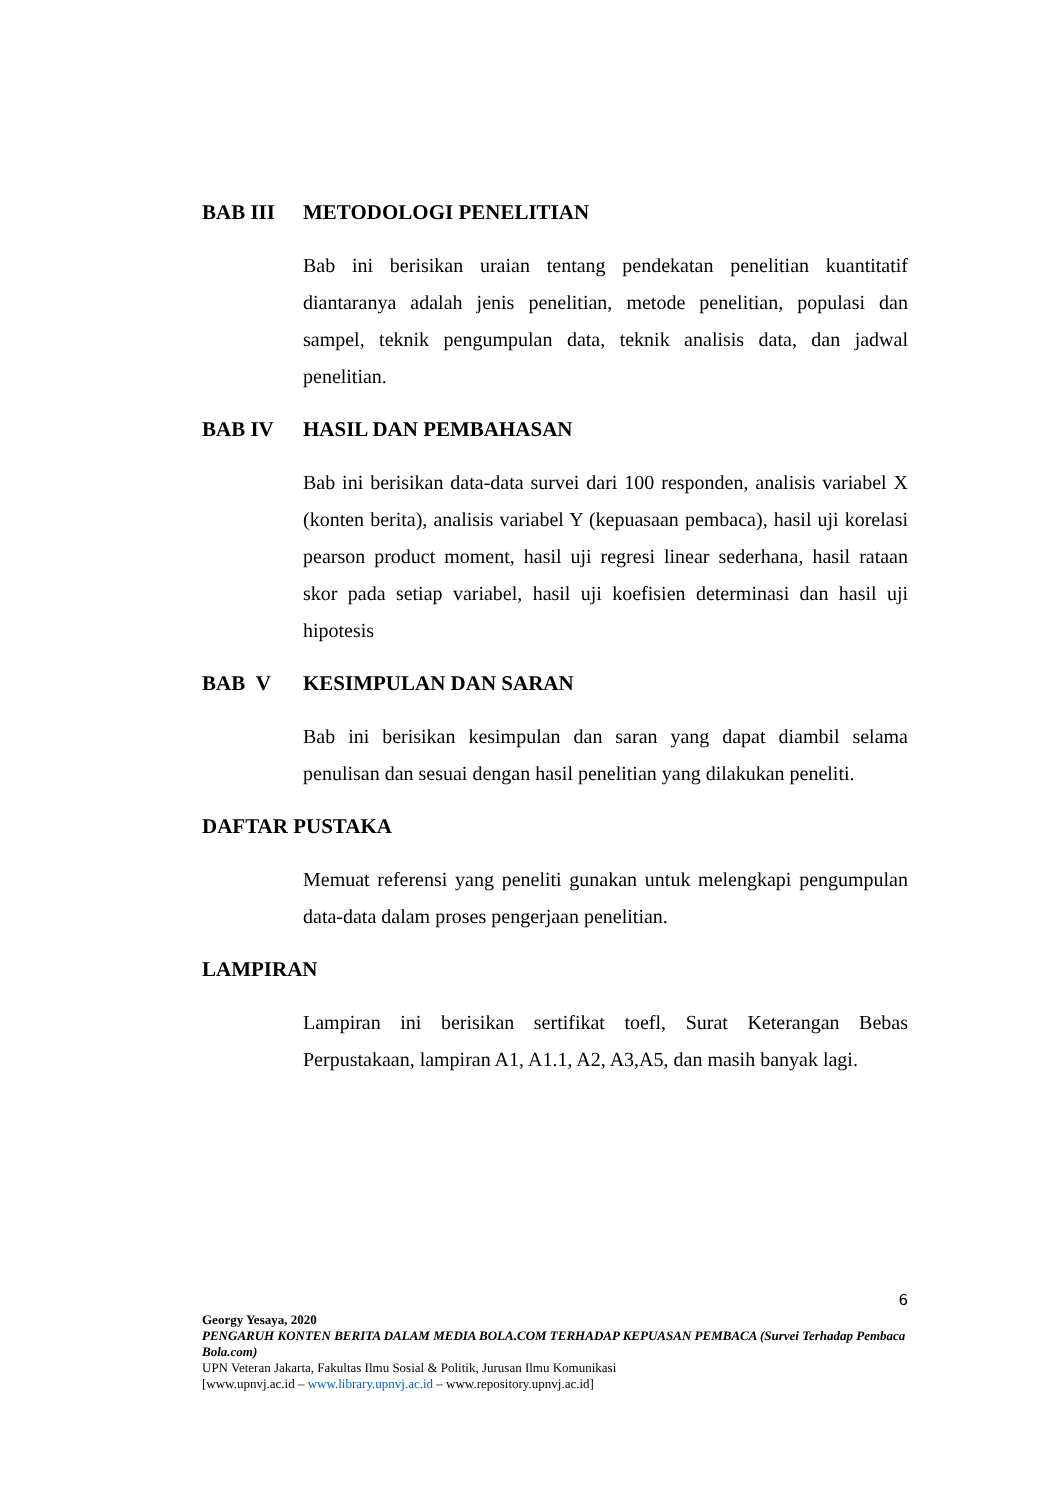BAB III METODOLOGI PENELITIAN
Bab ini berisikan uraian tentang pendekatan penelitian kuantitatif diantaranya adalah jenis penelitian, metode penelitian, populasi dan sampel, teknik pengumpulan data, teknik analisis data, dan jadwal penelitian.
BAB IV HASIL DAN PEMBAHASAN
Bab ini berisikan data-data survei dari 100 responden, analisis variabel X (konten berita), analisis variabel Y (kepuasaan pembaca), hasil uji korelasi pearson product moment, hasil uji regresi linear sederhana, hasil rataan skor pada setiap variabel, hasil uji koefisien determinasi dan hasil uji hipotesis
BAB V KESIMPULAN DAN SARAN
Bab ini berisikan kesimpulan dan saran yang dapat diambil selama penulisan dan sesuai dengan hasil penelitian yang dilakukan peneliti.
DAFTAR PUSTAKA
Memuat referensi yang peneliti gunakan untuk melengkapi pengumpulan data-data dalam proses pengerjaan penelitian.
LAMPIRAN
Lampiran ini berisikan sertifikat toefl, Surat Keterangan Bebas Perpustakaan, lampiran A1, A1.1, A2, A3,A5, dan masih banyak lagi.
6
Georgy Yesaya, 2020
PENGARUH KONTEN BERITA DALAM MEDIA BOLA.COM TERHADAP KEPUASAN PEMBACA (Survei Terhadap Pembaca Bola.com)
UPN Veteran Jakarta, Fakultas Ilmu Sosial & Politik, Jurusan Ilmu Komunikasi
[www.upnvj.ac.id – www.library.upnvj.ac.id – www.repository.upnvj.ac.id]